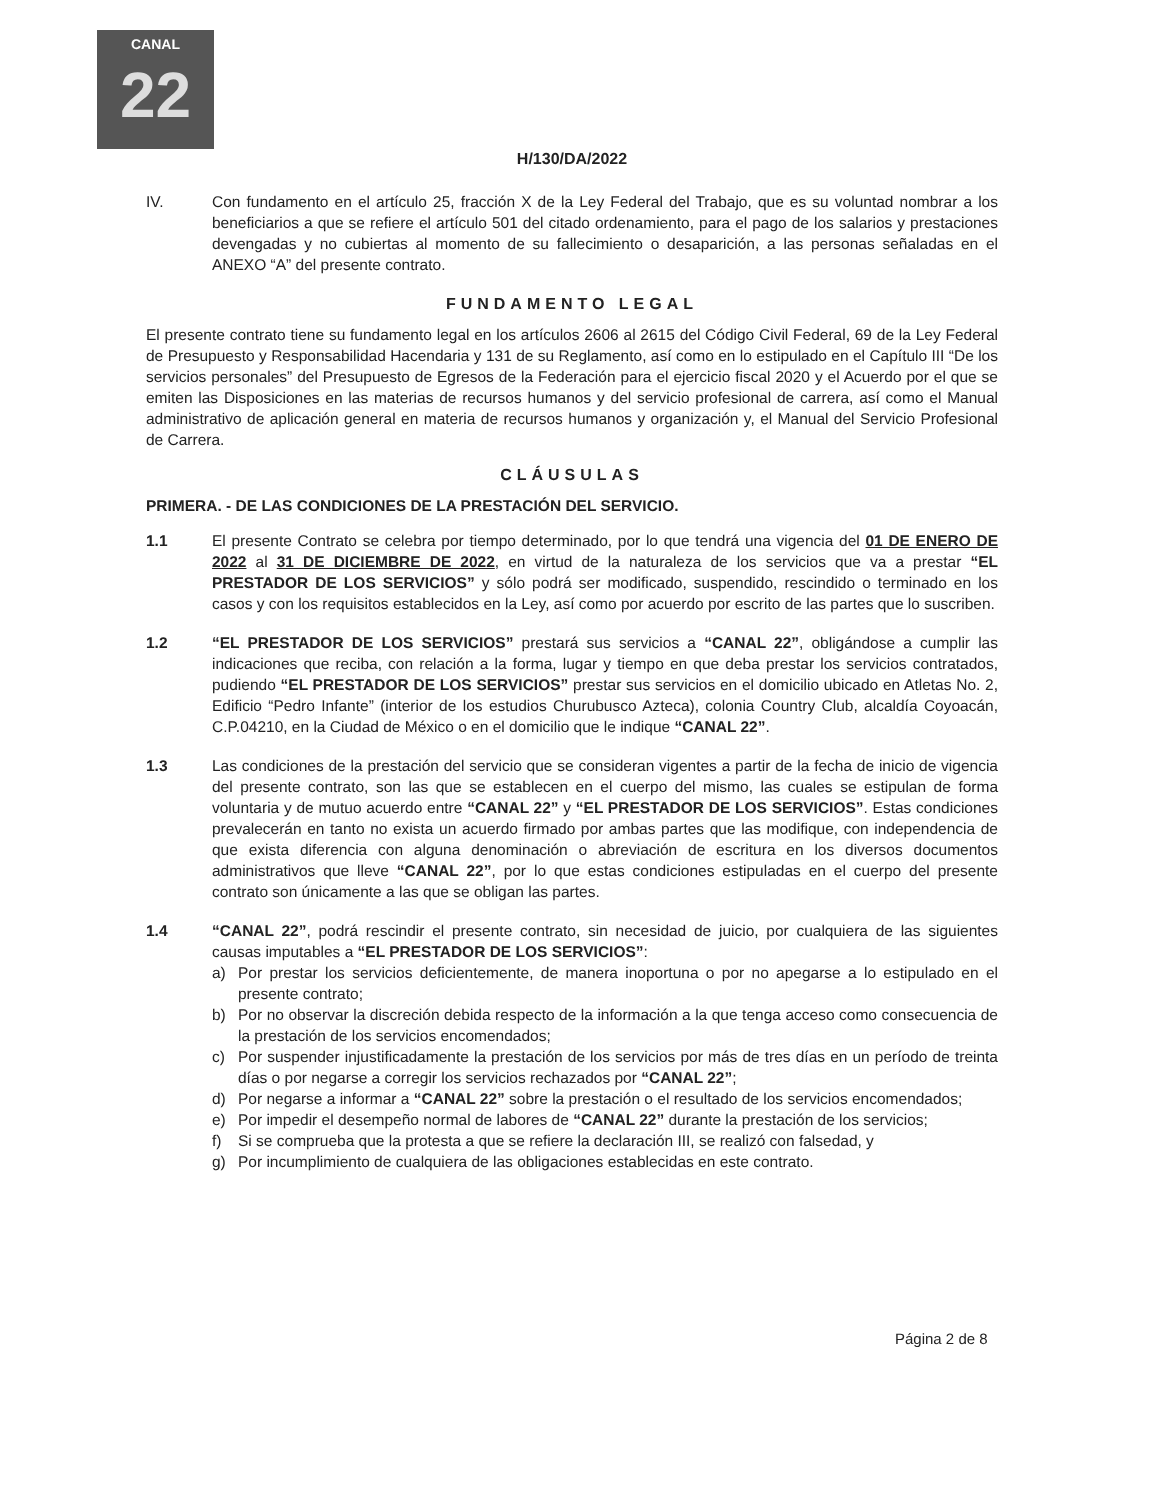CANAL
22
H/130/DA/2022
IV. Con fundamento en el artículo 25, fracción X de la Ley Federal del Trabajo, que es su voluntad nombrar a los beneficiarios a que se refiere el artículo 501 del citado ordenamiento, para el pago de los salarios y prestaciones devengadas y no cubiertas al momento de su fallecimiento o desaparición, a las personas señaladas en el ANEXO “A” del presente contrato.
FUNDAMENTO LEGAL
El presente contrato tiene su fundamento legal en los artículos 2606 al 2615 del Código Civil Federal, 69 de la Ley Federal de Presupuesto y Responsabilidad Hacendaria y 131 de su Reglamento, así como en lo estipulado en el Capítulo III “De los servicios personales” del Presupuesto de Egresos de la Federación para el ejercicio fiscal 2020 y el Acuerdo por el que se emiten las Disposiciones en las materias de recursos humanos y del servicio profesional de carrera, así como el Manual administrativo de aplicación general en materia de recursos humanos y organización y, el Manual del Servicio Profesional de Carrera.
CLÁUSULAS
PRIMERA. - DE LAS CONDICIONES DE LA PRESTACIÓN DEL SERVICIO.
1.1 El presente Contrato se celebra por tiempo determinado, por lo que tendrá una vigencia del 01 DE ENERO DE 2022 al 31 DE DICIEMBRE DE 2022, en virtud de la naturaleza de los servicios que va a prestar “EL PRESTADOR DE LOS SERVICIOS” y sólo podrá ser modificado, suspendido, rescindido o terminado en los casos y con los requisitos establecidos en la Ley, así como por acuerdo por escrito de las partes que lo suscriben.
1.2 “EL PRESTADOR DE LOS SERVICIOS” prestará sus servicios a “CANAL 22”, obligándose a cumplir las indicaciones que reciba, con relación a la forma, lugar y tiempo en que deba prestar los servicios contratados, pudiendo “EL PRESTADOR DE LOS SERVICIOS” prestar sus servicios en el domicilio ubicado en Atletas No. 2, Edificio “Pedro Infante” (interior de los estudios Churubusco Azteca), colonia Country Club, alcaldía Coyoacán, C.P.04210, en la Ciudad de México o en el domicilio que le indique “CANAL 22”.
1.3 Las condiciones de la prestación del servicio que se consideran vigentes a partir de la fecha de inicio de vigencia del presente contrato, son las que se establecen en el cuerpo del mismo, las cuales se estipulan de forma voluntaria y de mutuo acuerdo entre “CANAL 22” y “EL PRESTADOR DE LOS SERVICIOS”. Estas condiciones prevalecerán en tanto no exista un acuerdo firmado por ambas partes que las modifique, con independencia de que exista diferencia con alguna denominación o abreviación de escritura en los diversos documentos administrativos que lleve “CANAL 22”, por lo que estas condiciones estipuladas en el cuerpo del presente contrato son únicamente a las que se obligan las partes.
1.4 “CANAL 22”, podrá rescindir el presente contrato, sin necesidad de juicio, por cualquiera de las siguientes causas imputables a “EL PRESTADOR DE LOS SERVICIOS”:
a) Por prestar los servicios deficientemente, de manera inoportuna o por no apegarse a lo estipulado en el presente contrato;
b) Por no observar la discreción debida respecto de la información a la que tenga acceso como consecuencia de la prestación de los servicios encomendados;
c) Por suspender injustificadamente la prestación de los servicios por más de tres días en un período de treinta días o por negarse a corregir los servicios rechazados por “CANAL 22”;
d) Por negarse a informar a “CANAL 22” sobre la prestación o el resultado de los servicios encomendados;
e) Por impedir el desempeño normal de labores de “CANAL 22” durante la prestación de los servicios;
f) Si se comprueba que la protesta a que se refiere la declaración III, se realizó con falsedad, y
g) Por incumplimiento de cualquiera de las obligaciones establecidas en este contrato.
Página 2 de 8